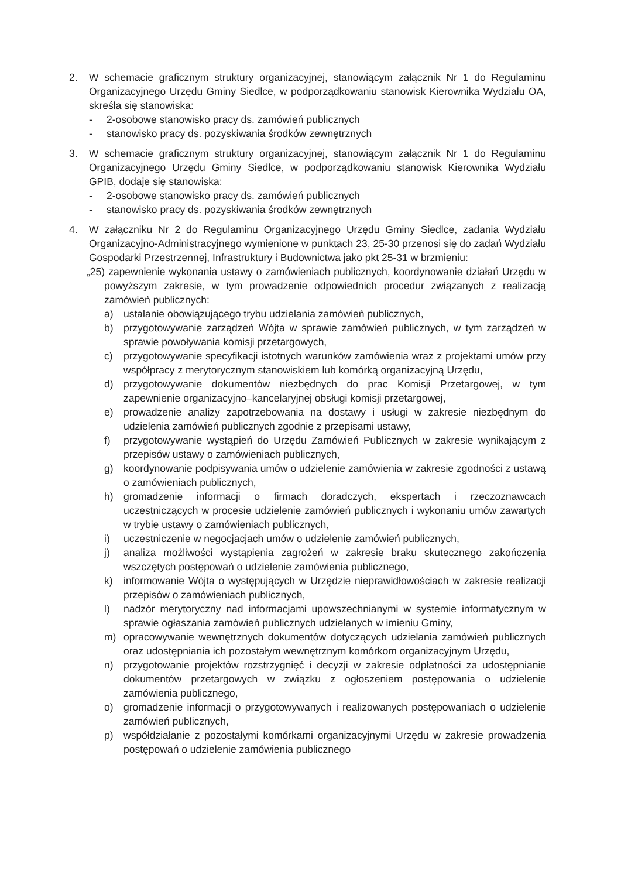2. W schemacie graficznym struktury organizacyjnej, stanowiącym załącznik Nr 1 do Regulaminu Organizacyjnego Urzędu Gminy Siedlce, w podporządkowaniu stanowisk Kierownika Wydziału OA, skreśla się stanowiska:
- 2-osobowe stanowisko pracy ds. zamówień publicznych
- stanowisko pracy ds. pozyskiwania środków zewnętrznych
3. W schemacie graficznym struktury organizacyjnej, stanowiącym załącznik Nr 1 do Regulaminu Organizacyjnego Urzędu Gminy Siedlce, w podporządkowaniu stanowisk Kierownika Wydziału GPIB, dodaje się stanowiska:
- 2-osobowe stanowisko pracy ds. zamówień publicznych
- stanowisko pracy ds. pozyskiwania środków zewnętrznych
4. W załączniku Nr 2 do Regulaminu Organizacyjnego Urzędu Gminy Siedlce, zadania Wydziału Organizacyjno-Administracyjnego wymienione w punktach 23, 25-30 przenosi się do zadań Wydziału Gospodarki Przestrzennej, Infrastruktury i Budownictwa jako pkt 25-31 w brzmieniu:
„25) zapewnienie wykonania ustawy o zamówieniach publicznych, koordynowanie działań Urzędu w powyższym zakresie, w tym prowadzenie odpowiednich procedur związanych z realizacją zamówień publicznych:
a) ustalanie obowiązującego trybu udzielania zamówień publicznych,
b) przygotowywanie zarządzeń Wójta w sprawie zamówień publicznych, w tym zarządzeń w sprawie powoływania komisji przetargowych,
c) przygotowywanie specyfikacji istotnych warunków zamówienia wraz z projektami umów przy współpracy z merytorycznym stanowiskiem lub komórką organizacyjną Urzędu,
d) przygotowywanie dokumentów niezbędnych do prac Komisji Przetargowej, w tym zapewnienie organizacyjno–kancelaryjnej obsługi komisji przetargowej,
e) prowadzenie analizy zapotrzebowania na dostawy i usługi w zakresie niezbędnym do udzielenia zamówień publicznych zgodnie z przepisami ustawy,
f) przygotowywanie wystąpień do Urzędu Zamówień Publicznych w zakresie wynikającym z przepisów ustawy o zamówieniach publicznych,
g) koordynowanie podpisywania umów o udzielenie zamówienia w zakresie zgodności z ustawą o zamówieniach publicznych,
h) gromadzenie informacji o firmach doradczych, ekspertach i rzeczoznawcach uczestniczących w procesie udzielenie zamówień publicznych i wykonaniu umów zawartych w trybie ustawy o zamówieniach publicznych,
i) uczestniczenie w negocjacjach umów o udzielenie zamówień publicznych,
j) analiza możliwości wystąpienia zagrożeń w zakresie braku skutecznego zakończenia wszczętych postępowań o udzielenie zamówienia publicznego,
k) informowanie Wójta o występujących w Urzędzie nieprawidłowościach w zakresie realizacji przepisów o zamówieniach publicznych,
l) nadzór merytoryczny nad informacjami upowszechnianymi w systemie informatycznym w sprawie ogłaszania zamówień publicznych udzielanych w imieniu Gminy,
m) opracowywanie wewnętrznych dokumentów dotyczących udzielania zamówień publicznych oraz udostępniania ich pozostałym wewnętrznym komórkom organizacyjnym Urzędu,
n) przygotowanie projektów rozstrzygnięć i decyzji w zakresie odpłatności za udostępnianie dokumentów przetargowych w związku z ogłoszeniem postępowania o udzielenie zamówienia publicznego,
o) gromadzenie informacji o przygotowywanych i realizowanych postępowaniach o udzielenie zamówień publicznych,
p) współdziałanie z pozostałymi komórkami organizacyjnymi Urzędu w zakresie prowadzenia postępowań o udzielenie zamówienia publicznego